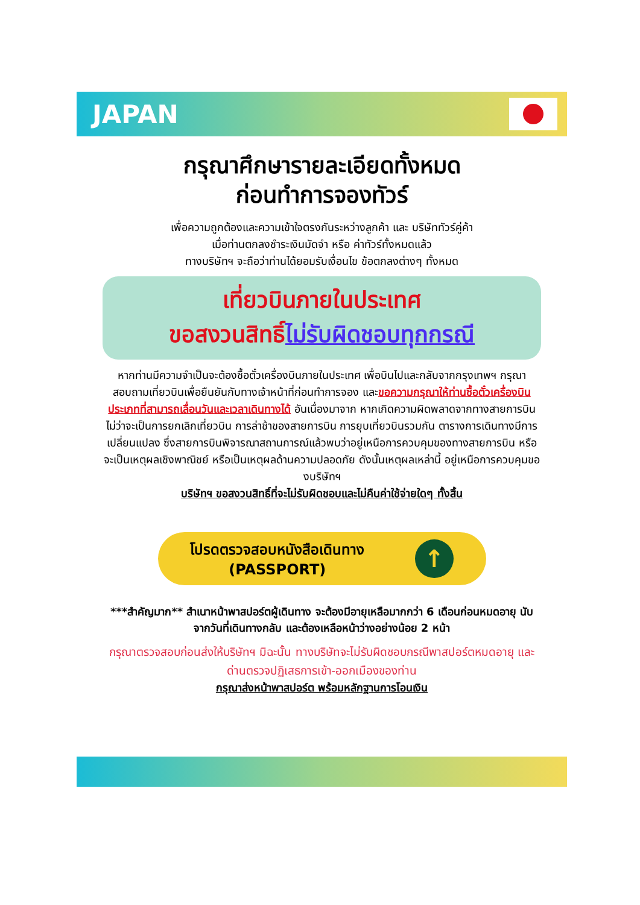JAPAN
กรุณาศึกษารายละเอียดทั้งหมด
ก่อนทำการจองทัวร์
เพื่อความถูกต้องและความเข้าใจตรงกันระหว่างลูกค้า และ บริษัททัวร์คู่ค้า
เมื่อท่านตกลงชำระเงินมัดจำ หรือ ค่าทัวร์ทั้งหมดแล้ว
ทางบริษัทฯ จะถือว่าท่านได้ยอมรับเงื่อนไข ข้อตกลงต่างๆ ทั้งหมด
เที่ยวบินภายในประเทศ
ขอสงวนสิทธิ์ไม่รับผิดชอบทุกกรณี
หากท่านมีความจำเป็นจะต้องซื้อตั๋วเครื่องบินภายในประเทศ เพื่อบินไปและกลับจากกรุงเทพฯ กรุณาสอบถามเที่ยวบินเพื่อยืนยันกับทางเจ้าหน้าที่ก่อนทำการจอง และขอความกรุณาให้ท่านซื้อตั๋วเครื่องบินประเภทที่สามารถเลื่อนวันและเวลาเดินทางได้ อันเนื่องมาจาก หากเกิดความผิดพลาดจากทางสายการบิน ไม่ว่าจะเป็นการยกเลิกเที่ยวบิน การล่าช้าของสายการบิน การยุบเที่ยวบินรวมกัน ตารางการเดินทางมีการเปลี่ยนแปลง ซึ่งสายการบินพิจารณาสถานการณ์แล้วพบว่าอยู่เหนือการควบคุมของทางสายการบิน หรือจะเป็นเหตุผลเชิงพาณิชย์ หรือเป็นเหตุผลด้านความปลอดภัย ดังนั้นเหตุผลเหล่านี้ อยู่เหนือการควบคุมของบริษัทฯ
บริษัทฯ ขอสงวนสิทธิ์ที่จะไม่รับผิดชอบและไม่คืนค่าใช้จ่ายใดๆ ทั้งสิ้น
โปรดตรวจสอบหนังสือเดินทาง
(PASSPORT)
↑
***สำคัญมาก** สำเนาหน้าพาสปอร์ตผู้เดินทาง จะต้องมีอายุเหลือมากกว่า 6 เดือนก่อนหมดอายุ นับจากวันที่เดินทางกลับ และต้องเหลือหน้าว่างอย่างน้อย 2 หน้า
กรุณาตรวจสอบก่อนส่งให้บริษัทฯ มิฉะนั้น ทางบริษัทจะไม่รับผิดชอบกรณีพาสปอร์ตหมดอายุ และด่านตรวจปฏิเสธการเข้า-ออกเมืองของท่าน
กรุณาส่งหน้าพาสปอร์ต พร้อมหลักฐานการโอนเงิน